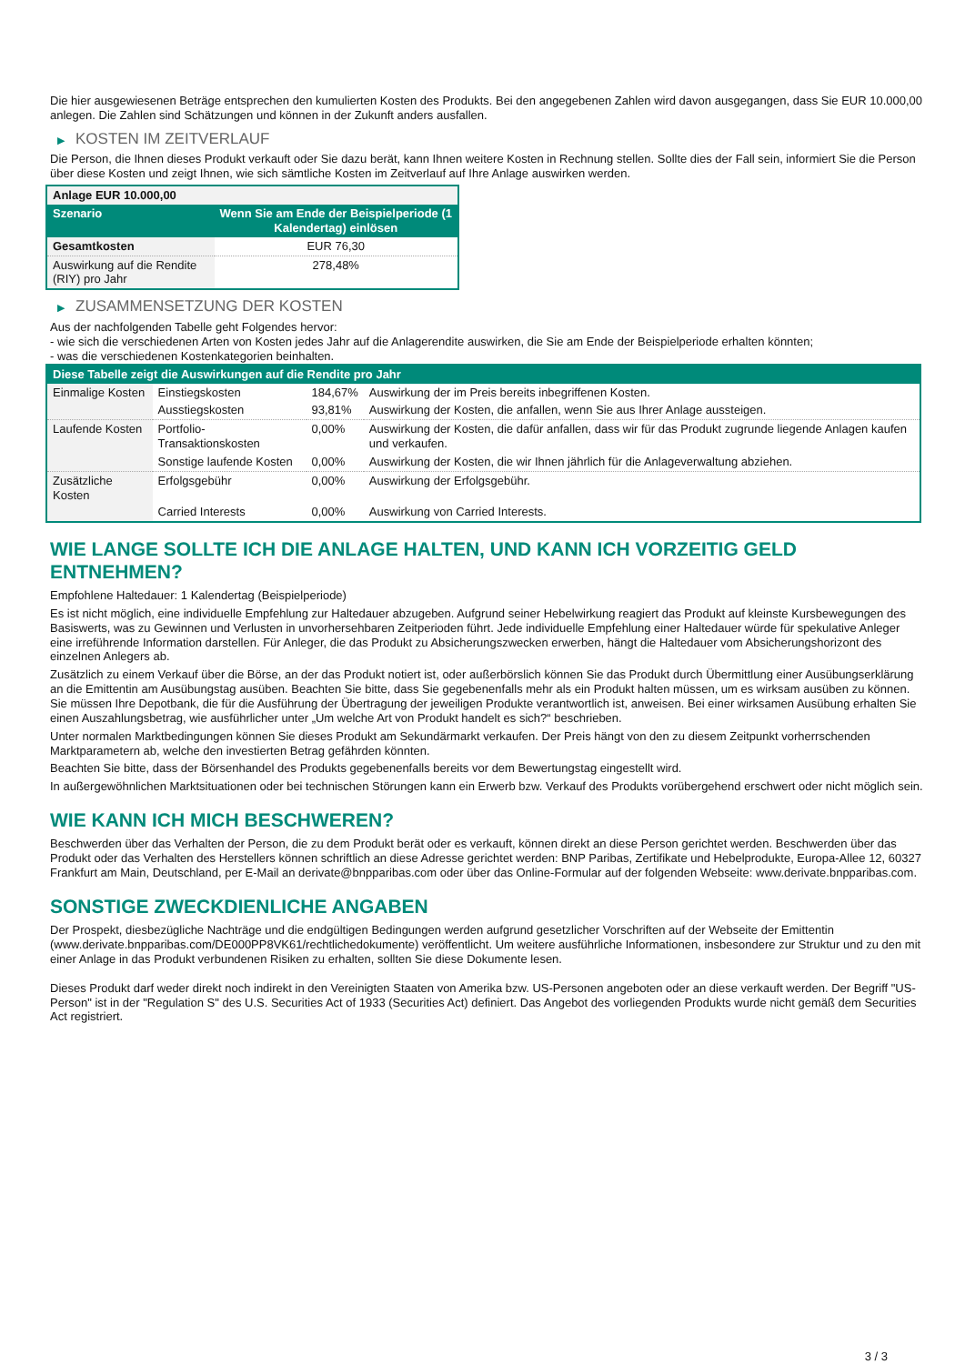Die hier ausgewiesenen Beträge entsprechen den kumulierten Kosten des Produkts. Bei den angegebenen Zahlen wird davon ausgegangen, dass Sie EUR 10.000,00 anlegen. Die Zahlen sind Schätzungen und können in der Zukunft anders ausfallen.
▶ KOSTEN IM ZEITVERLAUF
Die Person, die Ihnen dieses Produkt verkauft oder Sie dazu berät, kann Ihnen weitere Kosten in Rechnung stellen. Sollte dies der Fall sein, informiert Sie die Person über diese Kosten und zeigt Ihnen, wie sich sämtliche Kosten im Zeitverlauf auf Ihre Anlage auswirken werden.
| Anlage EUR 10.000,00 | |
| Szenario | Wenn Sie am Ende der Beispielperiode (1 Kalendertag) einlösen |
| Gesamtkosten | EUR 76,30 |
| Auswirkung auf die Rendite (RIY) pro Jahr | 278,48% |
▶ ZUSAMMENSETZUNG DER KOSTEN
Aus der nachfolgenden Tabelle geht Folgendes hervor:
- wie sich die verschiedenen Arten von Kosten jedes Jahr auf die Anlagerendite auswirken, die Sie am Ende der Beispielperiode erhalten könnten;
- was die verschiedenen Kostenkategorien beinhalten.
| Diese Tabelle zeigt die Auswirkungen auf die Rendite pro Jahr | | | |
| --- | --- | --- | --- |
| Einmalige Kosten | Einstiegskosten | 184,67% | Auswirkung der im Preis bereits inbegriffenen Kosten. |
| | Ausstiegskosten | 93,81% | Auswirkung der Kosten, die anfallen, wenn Sie aus Ihrer Anlage aussteigen. |
| Laufende Kosten | Portfolio-Transaktionskosten | 0,00% | Auswirkung der Kosten, die dafür anfallen, dass wir für das Produkt zugrunde liegende Anlagen kaufen und verkaufen. |
| | Sonstige laufende Kosten | 0,00% | Auswirkung der Kosten, die wir Ihnen jährlich für die Anlageverwaltung abziehen. |
| Zusätzliche Kosten | Erfolgsgebühr | 0,00% | Auswirkung der Erfolgsgebühr. |
| | Carried Interests | 0,00% | Auswirkung von Carried Interests. |
WIE LANGE SOLLTE ICH DIE ANLAGE HALTEN, UND KANN ICH VORZEITIG GELD ENTNEHMEN?
Empfohlene Haltedauer: 1 Kalendertag (Beispielperiode)
Es ist nicht möglich, eine individuelle Empfehlung zur Haltedauer abzugeben. Aufgrund seiner Hebelwirkung reagiert das Produkt auf kleinste Kursbewegungen des Basiswerts, was zu Gewinnen und Verlusten in unvorhersehbaren Zeitperioden führt. Jede individuelle Empfehlung einer Haltedauer würde für spekulative Anleger eine irreführende Information darstellen. Für Anleger, die das Produkt zu Absicherungszwecken erwerben, hängt die Haltedauer vom Absicherungshorizont des einzelnen Anlegers ab.
Zusätzlich zu einem Verkauf über die Börse, an der das Produkt notiert ist, oder außerbörslich können Sie das Produkt durch Übermittlung einer Ausübungserklärung an die Emittentin am Ausübungstag ausüben. Beachten Sie bitte, dass Sie gegebenenfalls mehr als ein Produkt halten müssen, um es wirksam ausüben zu können. Sie müssen Ihre Depotbank, die für die Ausführung der Übertragung der jeweiligen Produkte verantwortlich ist, anweisen. Bei einer wirksamen Ausübung erhalten Sie einen Auszahlungsbetrag, wie ausführlicher unter „Um welche Art von Produkt handelt es sich?“ beschrieben.
Unter normalen Marktbedingungen können Sie dieses Produkt am Sekundärmarkt verkaufen. Der Preis hängt von den zu diesem Zeitpunkt vorherrschenden Marktparametern ab, welche den investierten Betrag gefährden könnten.
Beachten Sie bitte, dass der Börsenhandel des Produkts gegebenenfalls bereits vor dem Bewertungstag eingestellt wird.
In außergewöhnlichen Marktsituationen oder bei technischen Störungen kann ein Erwerb bzw. Verkauf des Produkts vorübergehend erschwert oder nicht möglich sein.
WIE KANN ICH MICH BESCHWEREN?
Beschwerden über das Verhalten der Person, die zu dem Produkt berät oder es verkauft, können direkt an diese Person gerichtet werden. Beschwerden über das Produkt oder das Verhalten des Herstellers können schriftlich an diese Adresse gerichtet werden: BNP Paribas, Zertifikate und Hebelprodukte, Europa-Allee 12, 60327 Frankfurt am Main, Deutschland, per E-Mail an derivate@bnpparibas.com oder über das Online-Formular auf der folgenden Webseite: www.derivate.bnpparibas.com.
SONSTIGE ZWECKDIENLICHE ANGABEN
Der Prospekt, diesbezügliche Nachträge und die endgültigen Bedingungen werden aufgrund gesetzlicher Vorschriften auf der Webseite der Emittentin (www.derivate.bnpparibas.com/DE000PP8VK61/rechtlichedokumente) veröffentlicht. Um weitere ausführliche Informationen, insbesondere zur Struktur und zu den mit einer Anlage in das Produkt verbundenen Risiken zu erhalten, sollten Sie diese Dokumente lesen.
Dieses Produkt darf weder direkt noch indirekt in den Vereinigten Staaten von Amerika bzw. US-Personen angeboten oder an diese verkauft werden. Der Begriff "US-Person" ist in der "Regulation S" des U.S. Securities Act of 1933 (Securities Act) definiert. Das Angebot des vorliegenden Produkts wurde nicht gemäß dem Securities Act registriert.
3 / 3